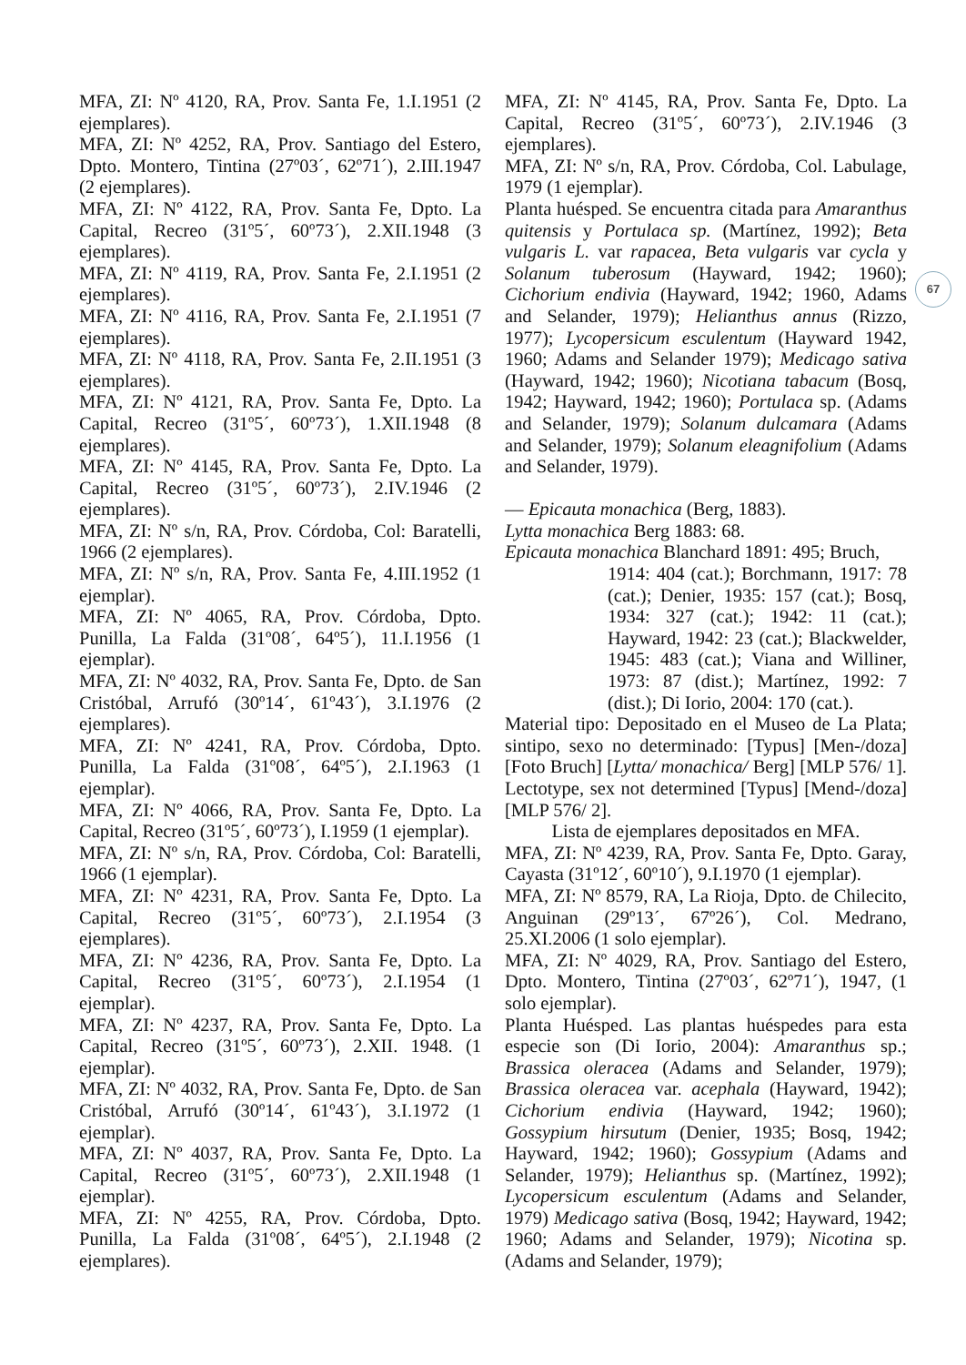MFA, ZI: Nº 4120, RA, Prov. Santa Fe, 1.I.1951 (2 ejemplares).
MFA, ZI: Nº 4252, RA, Prov. Santiago del Estero, Dpto. Montero, Tintina (27º03´, 62º71´), 2.III.1947 (2 ejemplares).
MFA, ZI: Nº 4122, RA, Prov. Santa Fe, Dpto. La Capital, Recreo (31º5´, 60º73´), 2.XII.1948 (3 ejemplares).
MFA, ZI: Nº 4119, RA, Prov. Santa Fe, 2.I.1951 (2 ejemplares).
MFA, ZI: Nº 4116, RA, Prov. Santa Fe, 2.I.1951 (7 ejemplares).
MFA, ZI: Nº 4118, RA, Prov. Santa Fe, 2.II.1951 (3 ejemplares).
MFA, ZI: Nº 4121, RA, Prov. Santa Fe, Dpto. La Capital, Recreo (31º5´, 60º73´), 1.XII.1948 (8 ejemplares).
MFA, ZI: Nº 4145, RA, Prov. Santa Fe, Dpto. La Capital, Recreo (31º5´, 60º73´), 2.IV.1946 (2 ejemplares).
MFA, ZI: Nº s/n, RA, Prov. Córdoba, Col: Baratelli, 1966 (2 ejemplares).
MFA, ZI: Nº s/n, RA, Prov. Santa Fe, 4.III.1952 (1 ejemplar).
MFA, ZI: Nº 4065, RA, Prov. Córdoba, Dpto. Punilla, La Falda (31º08´, 64º5´), 11.I.1956 (1 ejemplar).
MFA, ZI: Nº 4032, RA, Prov. Santa Fe, Dpto. de San Cristóbal, Arrufó (30º14´, 61º43´), 3.I.1976 (2 ejemplares).
MFA, ZI: Nº 4241, RA, Prov. Córdoba, Dpto. Punilla, La Falda (31º08´, 64º5´), 2.I.1963 (1 ejemplar).
MFA, ZI: Nº 4066, RA, Prov. Santa Fe, Dpto. La Capital, Recreo (31º5´, 60º73´), I.1959 (1 ejemplar).
MFA, ZI: Nº s/n, RA, Prov. Córdoba, Col: Baratelli, 1966 (1 ejemplar).
MFA, ZI: Nº 4231, RA, Prov. Santa Fe, Dpto. La Capital, Recreo (31º5´, 60º73´), 2.I.1954 (3 ejemplares).
MFA, ZI: Nº 4236, RA, Prov. Santa Fe, Dpto. La Capital, Recreo (31º5´, 60º73´), 2.I.1954 (1 ejemplar).
MFA, ZI: Nº 4237, RA, Prov. Santa Fe, Dpto. La Capital, Recreo (31º5´, 60º73´), 2.XII. 1948. (1 ejemplar).
MFA, ZI: Nº 4032, RA, Prov. Santa Fe, Dpto. de San Cristóbal, Arrufó (30º14´, 61º43´), 3.I.1972 (1 ejemplar).
MFA, ZI: Nº 4037, RA, Prov. Santa Fe, Dpto. La Capital, Recreo (31º5´, 60º73´), 2.XII.1948 (1 ejemplar).
MFA, ZI: Nº 4255, RA, Prov. Córdoba, Dpto. Punilla, La Falda (31º08´, 64º5´), 2.I.1948 (2 ejemplares).
MFA, ZI: Nº 4145, RA, Prov. Santa Fe, Dpto. La Capital, Recreo (31º5´, 60º73´), 2.IV.1946 (3 ejemplares).
MFA, ZI: Nº s/n, RA, Prov. Córdoba, Col. Labulage, 1979 (1 ejemplar).
Planta huésped. Se encuentra citada para Amaranthus quitensis y Portulaca sp. (Martínez, 1992); Beta vulgaris L. var rapacea, Beta vulgaris var cycla y Solanum tuberosum (Hayward, 1942; 1960); Cichorium endivia (Hayward, 1942; 1960, Adams and Selander, 1979); Helianthus annus (Rizzo, 1977); Lycopersicum esculentum (Hayward 1942, 1960; Adams and Selander 1979); Medicago sativa (Hayward, 1942; 1960); Nicotiana tabacum (Bosq, 1942; Hayward, 1942; 1960); Portulaca sp. (Adams and Selander, 1979); Solanum dulcamara (Adams and Selander, 1979); Solanum eleagnifolium (Adams and Selander, 1979).
— Epicauta monachica (Berg, 1883).
Lytta monachica Berg 1883: 68.
Epicauta monachica Blanchard 1891: 495; Bruch,
1914: 404 (cat.); Borchmann, 1917: 78 (cat.); Denier, 1935: 157 (cat.); Bosq, 1934: 327 (cat.); 1942: 11 (cat.); Hayward, 1942: 23 (cat.); Blackwelder, 1945: 483 (cat.); Viana and Williner, 1973: 87 (dist.); Martínez, 1992: 7 (dist.); Di Iorio, 2004: 170 (cat.).
Material tipo: Depositado en el Museo de La Plata; sintipo, sexo no determinado: [Typus] [Men-/doza] [Foto Bruch] [Lytta/ monachica/ Berg] [MLP 576/ 1]. Lectotype, sex not determined [Typus] [Mend-/doza] [MLP 576/ 2].
Lista de ejemplares depositados en MFA.
MFA, ZI: Nº 4239, RA, Prov. Santa Fe, Dpto. Garay, Cayasta (31º12´, 60º10´), 9.I.1970 (1 ejemplar).
MFA, ZI: Nº 8579, RA, La Rioja, Dpto. de Chilecito, Anguinan (29º13´, 67º26´), Col. Medrano, 25.XI.2006 (1 solo ejemplar).
MFA, ZI: Nº 4029, RA, Prov. Santiago del Estero, Dpto. Montero, Tintina (27º03´, 62º71´), 1947, (1 solo ejemplar).
Planta Huésped. Las plantas huéspedes para esta especie son (Di Iorio, 2004): Amaranthus sp.; Brassica oleracea (Adams and Selander, 1979); Brassica oleracea var. acephala (Hayward, 1942); Cichorium endivia (Hayward, 1942; 1960); Gossypium hirsutum (Denier, 1935; Bosq, 1942; Hayward, 1942; 1960); Gossypium (Adams and Selander, 1979); Helianthus sp. (Martínez, 1992); Lycopersicum esculentum (Adams and Selander, 1979) Medicago sativa (Bosq, 1942; Hayward, 1942; 1960; Adams and Selander, 1979); Nicotina sp. (Adams and Selander, 1979);
67